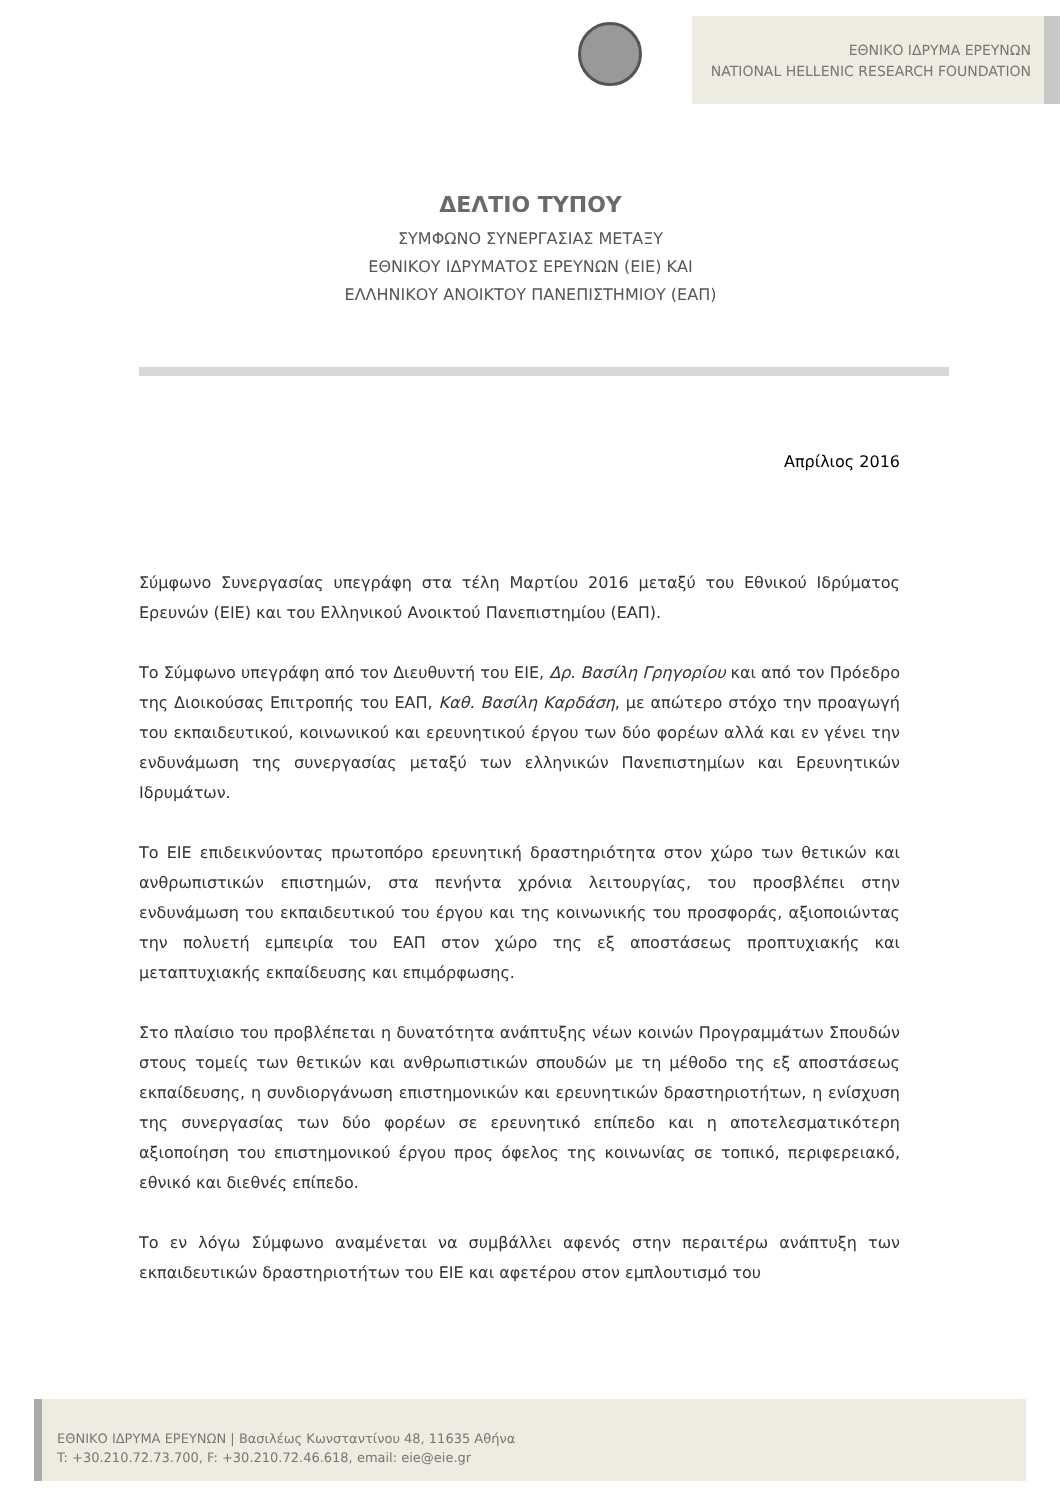ΕΘΝΙΚΟ ΙΔΡΥΜΑ ΕΡΕΥΝΩΝ
NATIONAL HELLENIC RESEARCH FOUNDATION
ΔΕΛΤΙΟ ΤΥΠΟΥ
ΣΥΜΦΩΝΟ ΣΥΝΕΡΓΑΣΙΑΣ ΜΕΤΑΞΥ
ΕΘΝΙΚΟΥ ΙΔΡΥΜΑΤΟΣ ΕΡΕΥΝΩΝ (ΕΙΕ) ΚΑΙ
ΕΛΛΗΝΙΚΟΥ ΑΝΟΙΚΤΟΥ ΠΑΝΕΠΙΣΤΗΜΙΟΥ (ΕΑΠ)
Απρίλιος 2016
Σύμφωνο Συνεργασίας υπεγράφη στα τέλη Μαρτίου 2016 μεταξύ του Εθνικού Ιδρύματος Ερευνών (ΕΙΕ) και του Ελληνικού Ανοικτού Πανεπιστημίου (ΕΑΠ).
Το Σύμφωνο υπεγράφη από τον Διευθυντή του ΕΙΕ, Δρ. Βασίλη Γρηγορίου και από τον Πρόεδρο της Διοικούσας Επιτροπής του ΕΑΠ, Καθ. Βασίλη Καρδάση, με απώτερο στόχο την προαγωγή του εκπαιδευτικού, κοινωνικού και ερευνητικού έργου των δύο φορέων αλλά και εν γένει την ενδυνάμωση της συνεργασίας μεταξύ των ελληνικών Πανεπιστημίων και Ερευνητικών Ιδρυμάτων.
Το ΕΙΕ επιδεικνύοντας πρωτοπόρο ερευνητική δραστηριότητα στον χώρο των θετικών και ανθρωπιστικών επιστημών, στα πενήντα χρόνια λειτουργίας, του προσβλέπει στην ενδυνάμωση του εκπαιδευτικού του έργου και της κοινωνικής του προσφοράς, αξιοποιώντας την πολυετή εμπειρία του ΕΑΠ στον χώρο της εξ αποστάσεως προπτυχιακής και μεταπτυχιακής εκπαίδευσης και επιμόρφωσης.
Στο πλαίσιο του προβλέπεται η δυνατότητα ανάπτυξης νέων κοινών Προγραμμάτων Σπουδών στους τομείς των θετικών και ανθρωπιστικών σπουδών με τη μέθοδο της εξ αποστάσεως εκπαίδευσης, η συνδιοργάνωση επιστημονικών και ερευνητικών δραστηριοτήτων, η ενίσχυση της συνεργασίας των δύο φορέων σε ερευνητικό επίπεδο και η αποτελεσματικότερη αξιοποίηση του επιστημονικού έργου προς όφελος της κοινωνίας σε τοπικό, περιφερειακό, εθνικό και διεθνές επίπεδο.
Το εν λόγω Σύμφωνο αναμένεται να συμβάλλει αφενός στην περαιτέρω ανάπτυξη των εκπαιδευτικών δραστηριοτήτων του ΕΙΕ και αφετέρου στον εμπλουτισμό του
ΕΘΝΙΚΟ ΙΔΡΥΜΑ ΕΡΕΥΝΩΝ | Βασιλέως Κωνσταντίνου 48, 11635 Αθήνα
T: +30.210.72.73.700, F: +30.210.72.46.618, email: eie@eie.gr